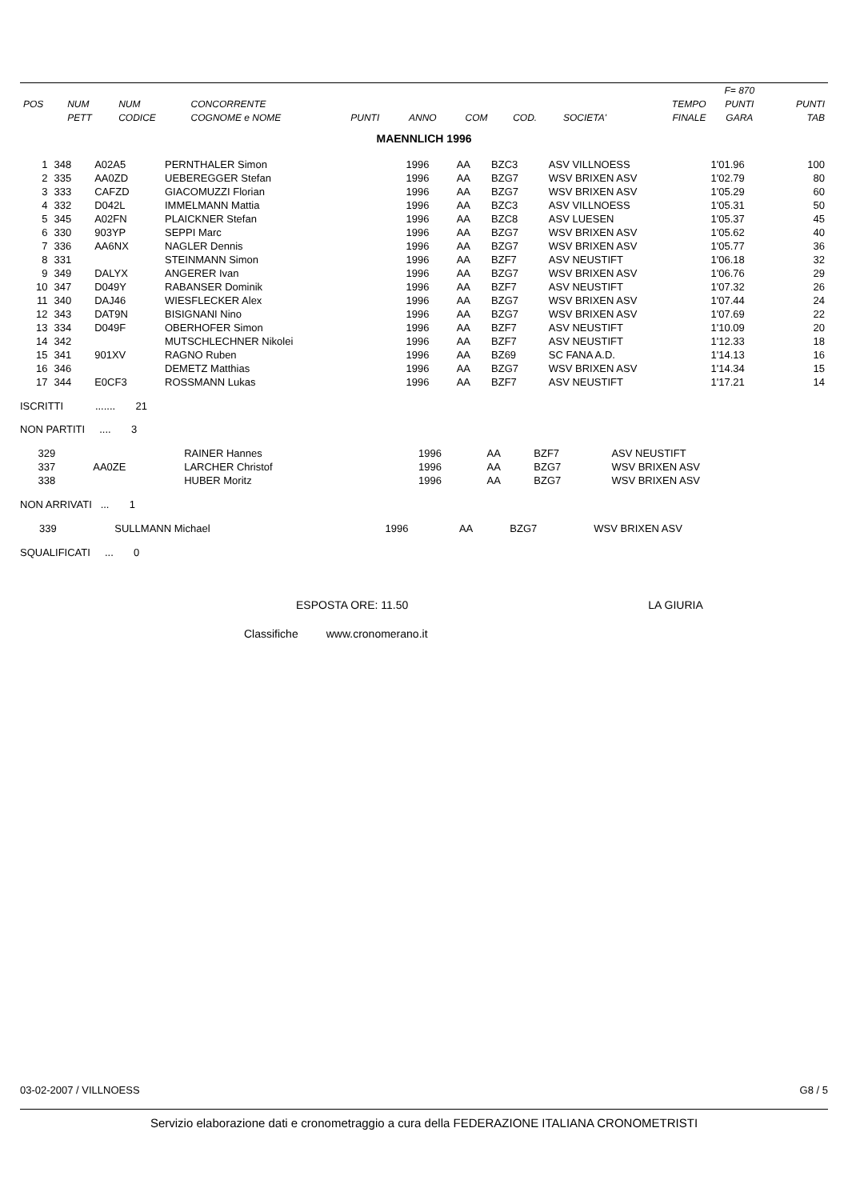| | | | | | | | | | | F= 870 | |
| --- | --- | --- | --- | --- | --- | --- | --- | --- | --- | --- | --- |
| POS | NUM | NUM | CONCORRENTE | | | | | | TEMPO | PUNTI | PUNTI |
| | PETT | CODICE | COGNOME e NOME | PUNTI | ANNO | COM | COD. | SOCIETA' | FINALE | GARA | TAB |
MAENNLICH 1996
| 1 | 348 | A02A5 | PERNTHALER Simon | | 1996 | AA | BZC3 | ASV VILLNOESS | 1'01.96 | | 100 |
| 2 | 335 | AA0ZD | UEBEREGGER Stefan | | 1996 | AA | BZG7 | WSV BRIXEN ASV | 1'02.79 | | 80 |
| 3 | 333 | CAFZD | GIACOMUZZI Florian | | 1996 | AA | BZG7 | WSV BRIXEN ASV | 1'05.29 | | 60 |
| 4 | 332 | D042L | IMMELMANN Mattia | | 1996 | AA | BZC3 | ASV VILLNOESS | 1'05.31 | | 50 |
| 5 | 345 | A02FN | PLAICKNER Stefan | | 1996 | AA | BZC8 | ASV LUESEN | 1'05.37 | | 45 |
| 6 | 330 | 903YP | SEPPI Marc | | 1996 | AA | BZG7 | WSV BRIXEN ASV | 1'05.62 | | 40 |
| 7 | 336 | AA6NX | NAGLER Dennis | | 1996 | AA | BZG7 | WSV BRIXEN ASV | 1'05.77 | | 36 |
| 8 | 331 | | STEINMANN Simon | | 1996 | AA | BZF7 | ASV NEUSTIFT | 1'06.18 | | 32 |
| 9 | 349 | DALYX | ANGERER Ivan | | 1996 | AA | BZG7 | WSV BRIXEN ASV | 1'06.76 | | 29 |
| 10 | 347 | D049Y | RABANSER Dominik | | 1996 | AA | BZF7 | ASV NEUSTIFT | 1'07.32 | | 26 |
| 11 | 340 | DAJ46 | WIESFLECKER Alex | | 1996 | AA | BZG7 | WSV BRIXEN ASV | 1'07.44 | | 24 |
| 12 | 343 | DAT9N | BISIGNANI Nino | | 1996 | AA | BZG7 | WSV BRIXEN ASV | 1'07.69 | | 22 |
| 13 | 334 | D049F | OBERHOFER Simon | | 1996 | AA | BZF7 | ASV NEUSTIFT | 1'10.09 | | 20 |
| 14 | 342 | | MUTSCHLECHNER Nikolei | | 1996 | AA | BZF7 | ASV NEUSTIFT | 1'12.33 | | 18 |
| 15 | 341 | 901XV | RAGNO Ruben | | 1996 | AA | BZ69 | SC FANA A.D. | 1'14.13 | | 16 |
| 16 | 346 | | DEMETZ Matthias | | 1996 | AA | BZG7 | WSV BRIXEN ASV | 1'14.34 | | 15 |
| 17 | 344 | E0CF3 | ROSSMANN Lukas | | 1996 | AA | BZF7 | ASV NEUSTIFT | 1'17.21 | | 14 |
ISCRITTI ....... 21
NON PARTITI .... 3
| | 329 | | RAINER Hannes | | 1996 | AA | BZF7 | ASV NEUSTIFT |
| | 337 | AA0ZE | LARCHER Christof | | 1996 | AA | BZG7 | WSV BRIXEN ASV |
| | 338 | | HUBER Moritz | | 1996 | AA | BZG7 | WSV BRIXEN ASV |
NON ARRIVATI ... 1
| | 339 | | SULLMANN Michael | | 1996 | AA | BZG7 | WSV BRIXEN ASV |
SQUALIFICATI ... 0
ESPOSTA ORE: 11.50 LA GIURIA
Classifiche www.cronomerano.it
03-02-2007 / VILLNOESS G8 / 5
Servizio elaborazione dati e cronometraggio a cura della FEDERAZIONE ITALIANA CRONOMETRISTI